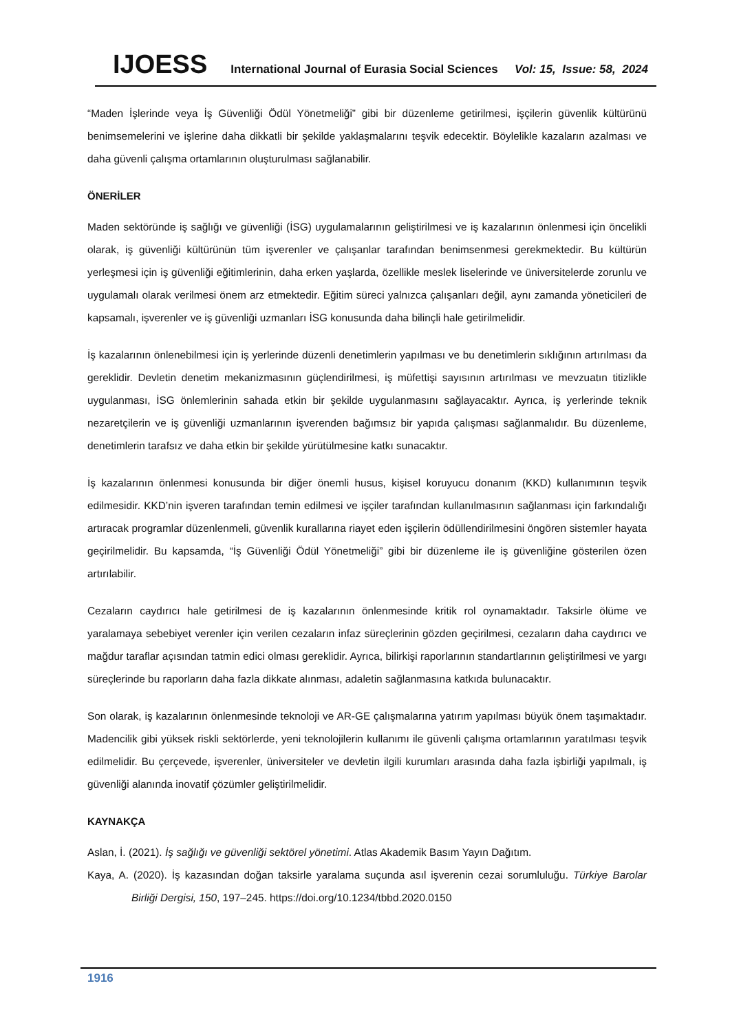IJOESS International Journal of Eurasia Social Sciences Vol: 15, Issue: 58, 2024
“Maden İşlerinde veya İş Güvenliği Ödül Yönetmeliği” gibi bir düzenleme getirilmesi, işçilerin güvenlik kültürünü benimsemelerini ve işlerine daha dikkatli bir şekilde yaklaşmalarını teşvik edecektir. Böylelikle kazaların azalması ve daha güvenli çalışma ortamlarının oluşturulması sağlanabilir.
ÖNERİLER
Maden sektöründe iş sağlığı ve güvenliği (İSG) uygulamalarının geliştirilmesi ve iş kazalarının önlenmesi için öncelikli olarak, iş güvenliği kültürünün tüm işverenler ve çalışanlar tarafından benimsenmesi gerekmektedir. Bu kültürün yerleşmesi için iş güvenliği eğitimlerinin, daha erken yaşlarda, özellikle meslek liselerinde ve üniversitelerde zorunlu ve uygulamalı olarak verilmesi önem arz etmektedir. Eğitim süreci yalnızca çalışanları değil, aynı zamanda yöneticileri de kapsamalı, işverenler ve iş güvenliği uzmanları İSG konusunda daha bilinçli hale getirilmelidir.
İş kazalarının önlenebilmesi için iş yerlerinde düzenli denetimlerin yapılması ve bu denetimlerin sıklığının artırılması da gereklidir. Devletin denetim mekanizmasının güçlendirilmesi, iş müfettişi sayısının artırılması ve mevzuatın titizlikle uygulanması, İSG önlemlerinin sahada etkin bir şekilde uygulanmasını sağlayacaktır. Ayrıca, iş yerlerinde teknik nezaretçilerin ve iş güvenliği uzmanlarının işverenden bağımsız bir yapıda çalışması sağlanmalıdır. Bu düzenleme, denetimlerin tarafsız ve daha etkin bir şekilde yürütülmesine katkı sunacaktır.
İş kazalarının önlenmesi konusunda bir diğer önemli husus, kişisel koruyucu donanım (KKD) kullanımının teşvik edilmesidir. KKD’nin işveren tarafından temin edilmesi ve işçiler tarafından kullanılmasının sağlanması için farkındalığı artıracak programlar düzenlenmeli, güvenlik kurallarına riayet eden işçilerin ödüllendirilmesini öngören sistemler hayata geçirilmelidir. Bu kapsamda, “İş Güvenliği Ödül Yönetmeliği” gibi bir düzenleme ile iş güvenliğine gösterilen özen artırılabilir.
Cezaların caydırıcı hale getirilmesi de iş kazalarının önlenmesinde kritik rol oynamaktadır. Taksirle ölüme ve yaralamaya sebebiyet verenler için verilen cezaların infaz süreçlerinin gözden geçirilmesi, cezaların daha caydırıcı ve mağdur taraflar açısından tatmin edici olması gereklidir. Ayrıca, bilirkişi raporlarının standartlarının geliştirilmesi ve yargı süreçlerinde bu raporların daha fazla dikkate alınması, adaletin sağlanmasına katkıda bulunacaktır.
Son olarak, iş kazalarının önlenmesinde teknoloji ve AR-GE çalışmalarına yatırım yapılması büyük önem taşımaktadır. Madencilik gibi yüksek riskli sektörlerde, yeni teknolojilerin kullanımı ile güvenli çalışma ortamlarının yaratılması teşvik edilmelidir. Bu çerçevede, işverenler, üniversiteler ve devletin ilgili kurumları arasında daha fazla işbirliği yapılmalı, iş güvenliği alanında inovatif çözümler geliştirilmelidir.
KAYNAKÇA
Aslan, İ. (2021). İş sağlığı ve güvenliği sektörel yönetimi. Atlas Akademik Basım Yayın Dağıtım.
Kaya, A. (2020). İş kazasından doğan taksirle yaralama suçunda asıl işverenin cezai sorumluluğu. Türkiye Barolar Birliği Dergisi, 150, 197–245. https://doi.org/10.1234/tbbd.2020.0150
1916